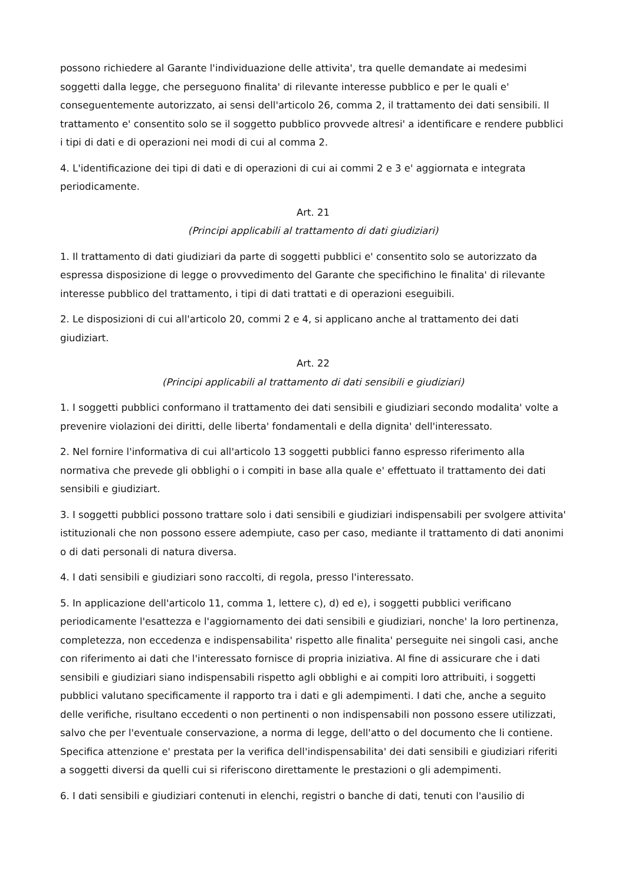possono richiedere al Garante l'individuazione delle attivita', tra quelle demandate ai medesimi soggetti dalla legge, che perseguono finalita' di rilevante interesse pubblico e per le quali e' conseguentemente autorizzato, ai sensi dell'articolo 26, comma 2, il trattamento dei dati sensibili. Il trattamento e' consentito solo se il soggetto pubblico provvede altresi' a identificare e rendere pubblici i tipi di dati e di operazioni nei modi di cui al comma 2.
4. L'identificazione dei tipi di dati e di operazioni di cui ai commi 2 e 3 e' aggiornata e integrata periodicamente.
Art. 21
(Principi applicabili al trattamento di dati giudiziari)
1. Il trattamento di dati giudiziari da parte di soggetti pubblici e' consentito solo se autorizzato da espressa disposizione di legge o provvedimento del Garante che specifichino le finalita' di rilevante interesse pubblico del trattamento, i tipi di dati trattati e di operazioni eseguibili.
2. Le disposizioni di cui all'articolo 20, commi 2 e 4, si applicano anche al trattamento dei dati giudiziart.
Art. 22
(Principi applicabili al trattamento di dati sensibili e giudiziari)
1. I soggetti pubblici conformano il trattamento dei dati sensibili e giudiziari secondo modalita' volte a prevenire violazioni dei diritti, delle liberta' fondamentali e della dignita' dell'interessato.
2. Nel fornire l'informativa di cui all'articolo 13 soggetti pubblici fanno espresso riferimento alla normativa che prevede gli obblighi o i compiti in base alla quale e' effettuato il trattamento dei dati sensibili e giudiziart.
3. I soggetti pubblici possono trattare solo i dati sensibili e giudiziari indispensabili per svolgere attivita' istituzionali che non possono essere adempiute, caso per caso, mediante il trattamento di dati anonimi o di dati personali di natura diversa.
4. I dati sensibili e giudiziari sono raccolti, di regola, presso l'interessato.
5. In applicazione dell'articolo 11, comma 1, lettere c), d) ed e), i soggetti pubblici verificano periodicamente l'esattezza e l'aggiornamento dei dati sensibili e giudiziari, nonche' la loro pertinenza, completezza, non eccedenza e indispensabilita' rispetto alle finalita' perseguite nei singoli casi, anche con riferimento ai dati che l'interessato fornisce di propria iniziativa. Al fine di assicurare che i dati sensibili e giudiziari siano indispensabili rispetto agli obblighi e ai compiti loro attribuiti, i soggetti pubblici valutano specificamente il rapporto tra i dati e gli adempimenti. I dati che, anche a seguito delle verifiche, risultano eccedenti o non pertinenti o non indispensabili non possono essere utilizzati, salvo che per l'eventuale conservazione, a norma di legge, dell'atto o del documento che li contiene. Specifica attenzione e' prestata per la verifica dell'indispensabilita' dei dati sensibili e giudiziari riferiti a soggetti diversi da quelli cui si riferiscono direttamente le prestazioni o gli adempimenti.
6. I dati sensibili e giudiziari contenuti in elenchi, registri o banche di dati, tenuti con l'ausilio di